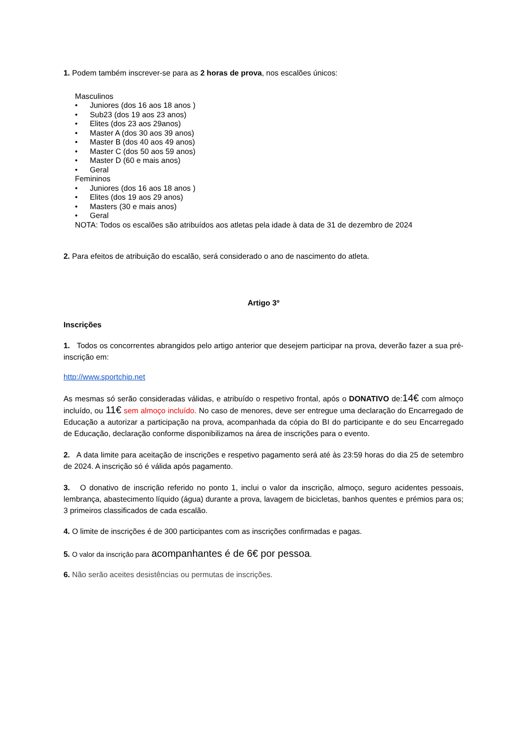1. Podem também inscrever-se para as 2 horas de prova, nos escalões únicos:
Masculinos
• Juniores (dos 16 aos 18 anos )
• Sub23 (dos 19 aos 23 anos)
• Elites (dos 23 aos 29anos)
• Master A (dos 30 aos 39 anos)
• Master B (dos 40 aos 49 anos)
• Master C (dos 50 aos 59 anos)
• Master D (60 e mais anos)
• Geral
Femininos
• Juniores (dos 16 aos 18 anos )
• Elites (dos 19 aos 29 anos)
• Masters (30 e mais anos)
• Geral
NOTA: Todos os escalões são atribuídos aos atletas pela idade à data de 31 de dezembro de 2024
2. Para efeitos de atribuição do escalão, será considerado o ano de nascimento do atleta.
Artigo 3º
Inscrições
1. Todos os concorrentes abrangidos pelo artigo anterior que desejem participar na prova, deverão fazer a sua pré-inscrição em:
http://www.sportchip.net
As mesmas só serão consideradas válidas, e atribuído o respetivo frontal, após o DONATIVO de:14€ com almoço incluído, ou 11€ sem almoço incluído. No caso de menores, deve ser entregue uma declaração do Encarregado de Educação a autorizar a participação na prova, acompanhada da cópia do BI do participante e do seu Encarregado de Educação, declaração conforme disponibilizamos na área de inscrições para o evento.
2. A data limite para aceitação de inscrições e respetivo pagamento será até às 23:59 horas do dia 25 de setembro de 2024. A inscrição só é válida após pagamento.
3. O donativo de inscrição referido no ponto 1, inclui o valor da inscrição, almoço, seguro acidentes pessoais, lembrança, abastecimento líquido (água) durante a prova, lavagem de bicicletas, banhos quentes e prémios para os; 3 primeiros classificados de cada escalão.
4. O limite de inscrições é de 300 participantes com as inscrições confirmadas e pagas.
5. O valor da inscrição para acompanhantes é de 6€ por pessoa.
6. Não serão aceites desistências ou permutas de inscrições.